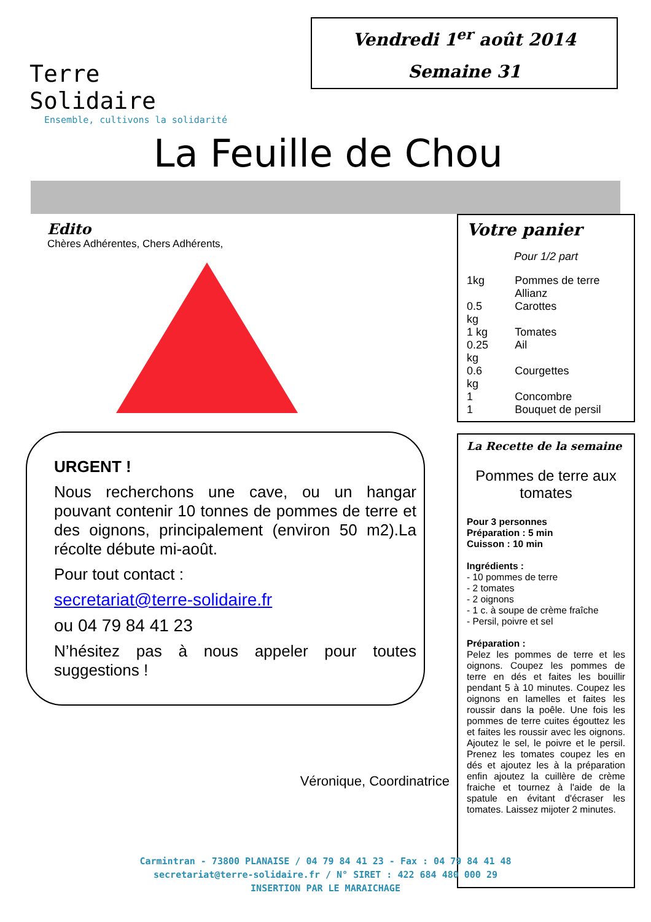Terre Solidaire
Ensemble, cultivons la solidarité
Vendredi 1<sup>er</sup> août 2014
Semaine 31
La Feuille de Chou
Edito
Chères Adhérentes, Chers Adhérents,
URGENT !
Nous recherchons une cave, ou un hangar pouvant contenir 10 tonnes de pommes de terre et des oignons, principalement (environ 50 m2).La récolte débute mi-août.
Pour tout contact :
secretariat@terre-solidaire.fr
ou 04 79 84 41 23
N’hésitez pas à nous appeler pour toutes suggestions !
Véronique, Coordinatrice
Votre panier
Pour 1/2 part
| 1kg | Pommes de terre Allianz |
| 0.5 kg | Carottes |
| 1 kg | Tomates |
| 0.25 kg | Ail |
| 0.6 kg | Courgettes |
| 1 | Concombre |
| 1 | Bouquet de persil |
La Recette de la semaine
Pommes de terre aux tomates
Pour 3 personnes
Préparation : 5 min
Cuisson : 10 min
Ingrédients :
- 10 pommes de terre
- 2 tomates
- 2 oignons
- 1 c. à soupe de crème fraîche
- Persil, poivre et sel
Préparation :
Pelez les pommes de terre et les oignons. Coupez les pommes de terre en dés et faites les bouillir pendant 5 à 10 minutes. Coupez les oignons en lamelles et faites les roussir dans la poêle. Une fois les pommes de terre cuites égouttez les et faites les roussir avec les oignons. Ajoutez le sel, le poivre et le persil. Prenez les tomates coupez les en dés et ajoutez les à la préparation enfin ajoutez la cuillère de crème fraiche et tournez à l'aide de la spatule en évitant d'écraser les tomates. Laissez mijoter 2 minutes.
Carmintran - 73800 PLANAISE / 04 79 84 41 23 - Fax : 04 79 84 41 48
secretariat@terre-solidaire.fr / N° SIRET : 422 684 480 000 29
INSERTION PAR LE MARAICHAGE